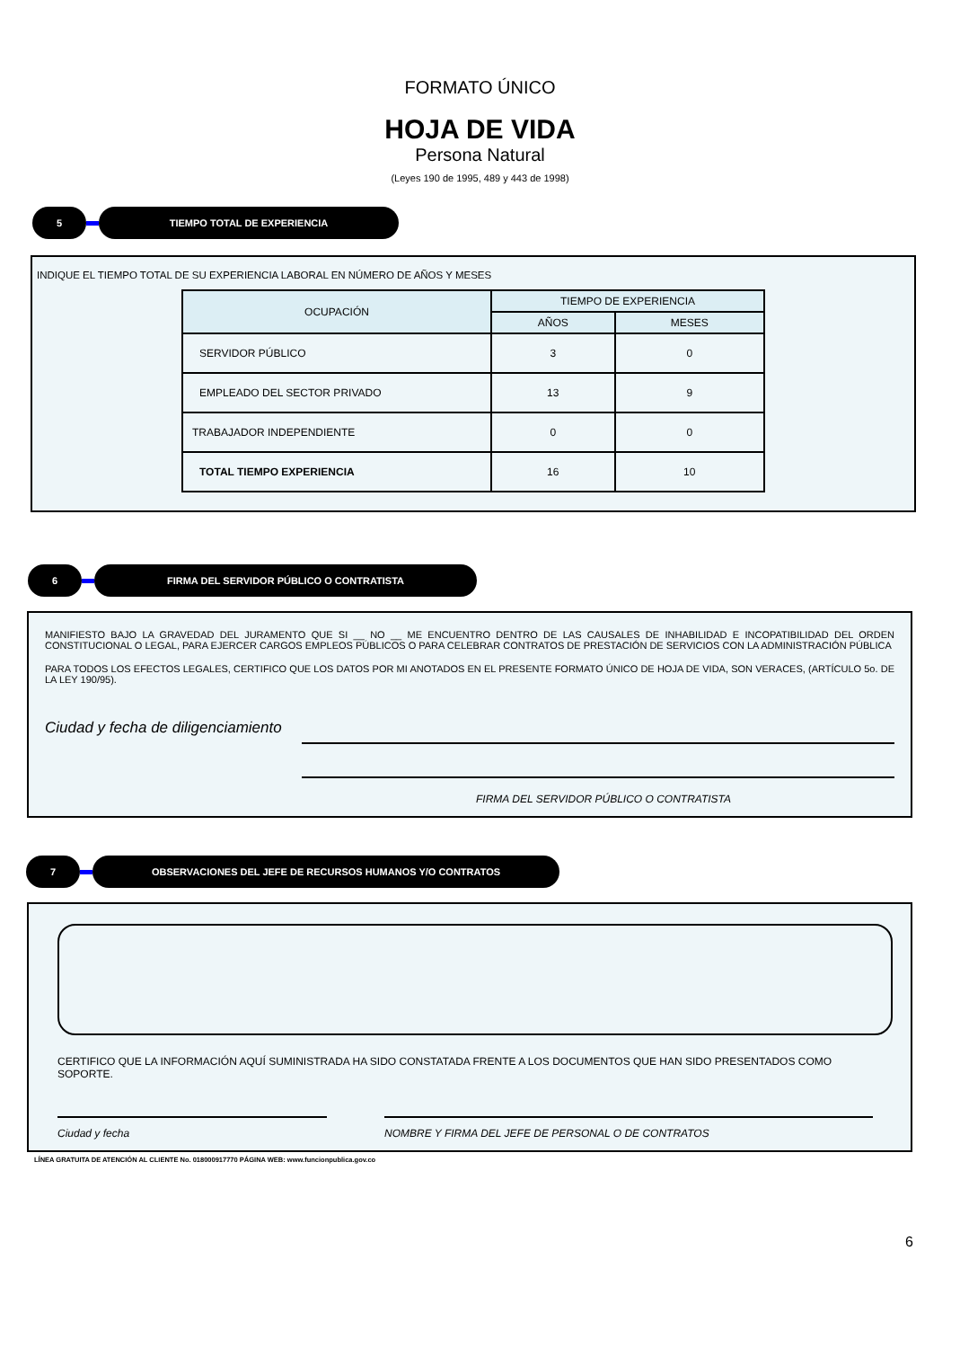FORMATO ÚNICO
HOJA DE VIDA
Persona Natural
(Leyes 190 de 1995, 489 y 443 de 1998)
5 TIEMPO TOTAL DE EXPERIENCIA
INDIQUE EL TIEMPO TOTAL DE SU EXPERIENCIA LABORAL EN NÚMERO DE AÑOS Y MESES
| OCUPACIÓN | TIEMPO DE EXPERIENCIA | |
| --- | --- | --- |
| | AÑOS | MESES |
| SERVIDOR PÚBLICO | 3 | 0 |
| EMPLEADO DEL SECTOR PRIVADO | 13 | 9 |
| TRABAJADOR INDEPENDIENTE | 0 | 0 |
| TOTAL TIEMPO EXPERIENCIA | 16 | 10 |
6 FIRMA DEL SERVIDOR PÚBLICO O CONTRATISTA
MANIFIESTO BAJO LA GRAVEDAD DEL JURAMENTO QUE SI __ NO __ ME ENCUENTRO DENTRO DE LAS CAUSALES DE INHABILIDAD E INCOPATIBILIDAD DEL ORDEN CONSTITUCIONAL O LEGAL, PARA EJERCER CARGOS EMPLEOS PÚBLICOS O PARA CELEBRAR CONTRATOS DE PRESTACIÓN DE SERVICIOS CON LA ADMINISTRACIÓN PÚBLICA
PARA TODOS LOS EFECTOS LEGALES, CERTIFICO QUE LOS DATOS POR MI ANOTADOS EN EL PRESENTE FORMATO ÚNICO DE HOJA DE VIDA, SON VERACES, (ARTÍCULO 5o. DE LA LEY 190/95).
Ciudad y fecha de diligenciamiento
FIRMA DEL SERVIDOR PÚBLICO O CONTRATISTA
7 OBSERVACIONES DEL JEFE DE RECURSOS HUMANOS Y/O CONTRATOS
CERTIFICO QUE LA INFORMACIÓN AQUÍ SUMINISTRADA HA SIDO CONSTATADA FRENTE A LOS DOCUMENTOS QUE HAN SIDO PRESENTADOS COMO SOPORTE.
Ciudad y fecha NOMBRE Y FIRMA DEL JEFE DE PERSONAL O DE CONTRATOS
LÍNEA GRATUITA DE ATENCIÓN AL CLIENTE No. 018000917770 PÁGINA WEB: www.funcionpublica.gov.co
6